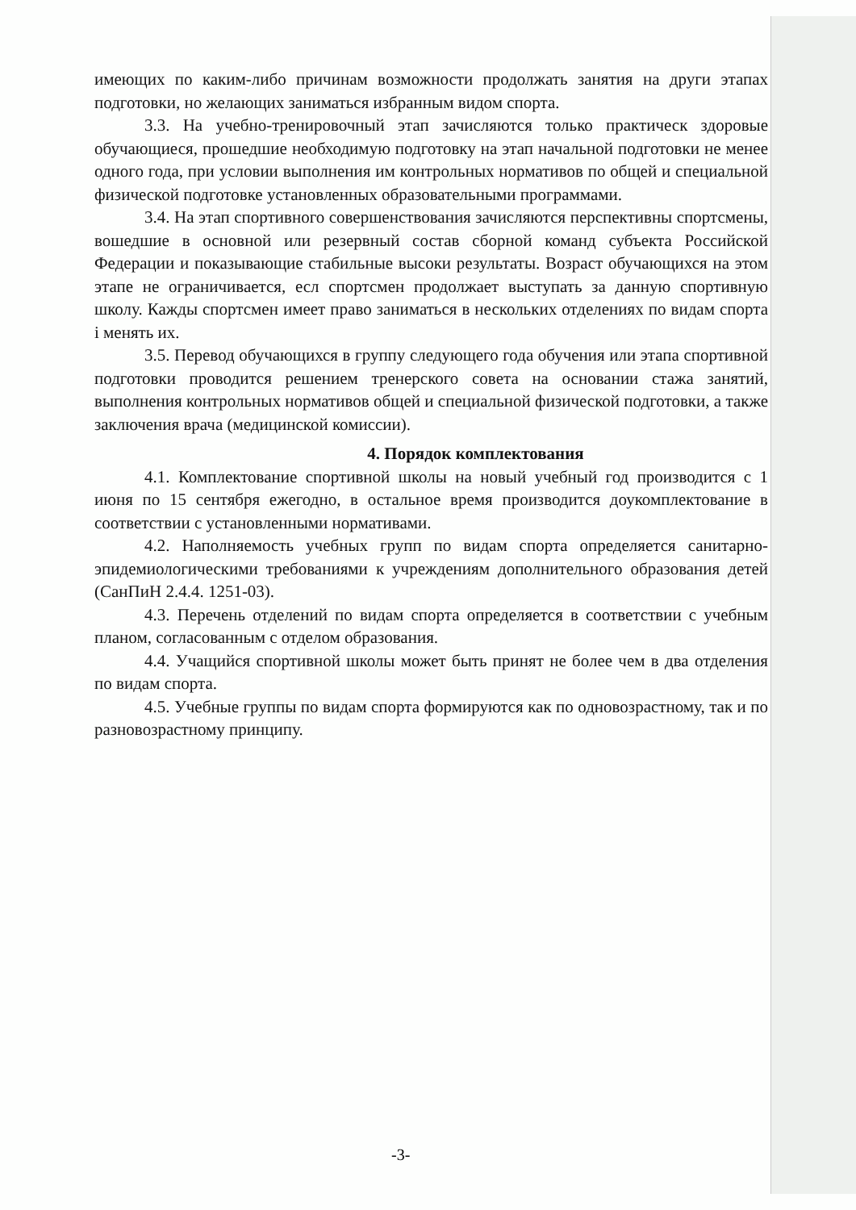имеющих по каким-либо причинам возможности продолжать занятия на други этапах подготовки, но желающих заниматься избранным видом спорта.
3.3. На учебно-тренировочный этап зачисляются только практическ здоровые обучающиеся, прошедшие необходимую подготовку на этап начальной подготовки не менее одного года, при условии выполнения им контрольных нормативов по общей и специальной физической подготовке установленных образовательными программами.
3.4. На этап спортивного совершенствования зачисляются перспективны спортсмены, вошедшие в основной или резервный состав сборной команд субъекта Российской Федерации и показывающие стабильные высоки результаты. Возраст обучающихся на этом этапе не ограничивается, есл спортсмен продолжает выступать за данную спортивную школу. Кажды спортсмен имеет право заниматься в нескольких отделениях по видам спорта і менять их.
3.5. Перевод обучающихся в группу следующего года обучения или этапа спортивной подготовки проводится решением тренерского совета на основании стажа занятий, выполнения контрольных нормативов общей и специальной физической подготовки, а также заключения врача (медицинской комиссии).
4. Порядок комплектования
4.1. Комплектование спортивной школы на новый учебный год производится с 1 июня по 15 сентября ежегодно, в остальное время производится доукомплектование в соответствии с установленными нормативами.
4.2. Наполняемость учебных групп по видам спорта определяется санитарно-эпидемиологическими требованиями к учреждениям дополнительного образования детей (СанПиН 2.4.4. 1251-03).
4.3. Перечень отделений по видам спорта определяется в соответствии с учебным планом, согласованным с отделом образования.
4.4. Учащийся спортивной школы может быть принят не более чем в два отделения по видам спорта.
4.5. Учебные группы по видам спорта формируются как по одновозрастному, так и по разновозрастному принципу.
-3-